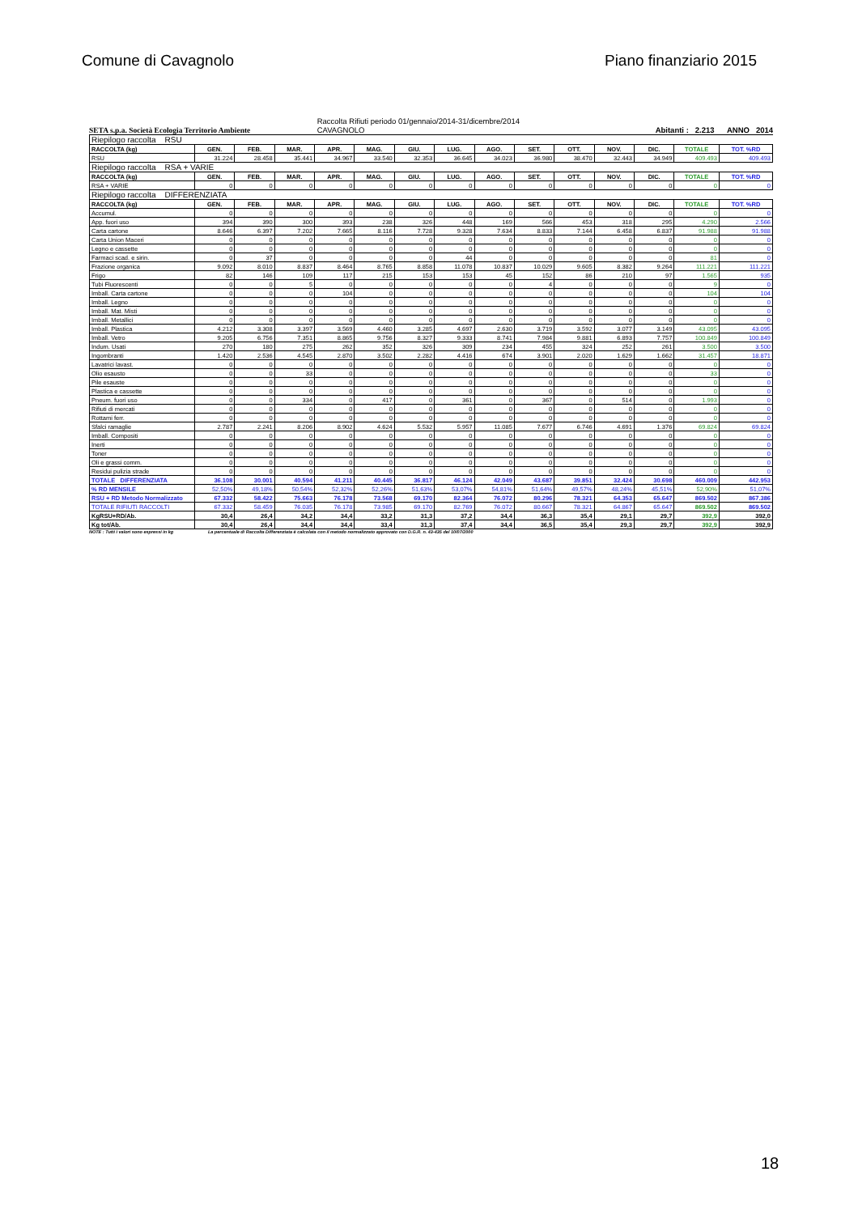Comune di Cavagnolo Piano finanziario 2015
SETA s.p.a. Società Ecologia Territorio Ambiente
Raccolta Rifiuti periodo 01/gennaio/2014-31/dicembre/2014
CAVAGNOLO
Abitanti : 2.213 ANNO 2014
| Riepilogo raccolta RSU | | | | | | | | | | | | | | |
| RACCOLTA (kg) | GEN. | FEB. | MAR. | APR. | MAG. | GIU. | LUG. | AGO. | SET. | OTT. | NOV. | DIC. | TOTALE | TOT. %RD |
| RSU | 31.224 | 28.458 | 35.441 | 34.967 | 33.540 | 32.353 | 36.645 | 34.023 | 36.980 | 38.470 | 32.443 | 34.949 | 409.493 | 409.493 |
| Riepilogo raccolta RSA + VARIE | | | | | | | | | | | | | | |
| RACCOLTA (kg) | GEN. | FEB. | MAR. | APR. | MAG. | GIU. | LUG. | AGO. | SET. | OTT. | NOV. | DIC. | TOTALE | TOT. %RD |
| RSA + VARIE | 0 | 0 | 0 | 0 | 0 | 0 | 0 | 0 | 0 | 0 | 0 | 0 | 0 | 0 |
| Riepilogo raccolta DIFFERENZIATA | | | | | | | | | | | | | | |
| RACCOLTA (kg) | GEN. | FEB. | MAR. | APR. | MAG. | GIU. | LUG. | AGO. | SET. | OTT. | NOV. | DIC. | TOTALE | TOT. %RD |
| Accumul. | 0 | 0 | 0 | 0 | 0 | 0 | 0 | 0 | 0 | 0 | 0 | 0 | 0 | 0 |
| App. fuori uso | 394 | 390 | 300 | 393 | 238 | 326 | 448 | 169 | 566 | 453 | 318 | 295 | 4.290 | 2.566 |
| Carta cartone | 8.646 | 6.397 | 7.202 | 7.665 | 8.116 | 7.728 | 9.328 | 7.634 | 8.833 | 7.144 | 6.458 | 6.837 | 91.988 | 91.988 |
| Carta Union Maceri | 0 | 0 | 0 | 0 | 0 | 0 | 0 | 0 | 0 | 0 | 0 | 0 | 0 | 0 |
| Legno e cassette | 0 | 0 | 0 | 0 | 0 | 0 | 0 | 0 | 0 | 0 | 0 | 0 | 0 | 0 |
| Farmaci scad. e sirin. | 0 | 37 | 0 | 0 | 0 | 0 | 44 | 0 | 0 | 0 | 0 | 0 | 81 | 0 |
| Frazione organica | 9.092 | 8.010 | 8.837 | 8.464 | 8.765 | 8.858 | 11.078 | 10.837 | 10.029 | 9.605 | 8.382 | 9.264 | 111.221 | 111.221 |
| Frigo | 82 | 146 | 109 | 117 | 215 | 153 | 153 | 45 | 152 | 86 | 210 | 97 | 1.565 | 935 |
| Tubi Fluorescenti | 0 | 0 | 5 | 0 | 0 | 0 | 0 | 0 | 4 | 0 | 0 | 0 | 9 | 0 |
| Imball. Carta cartone | 0 | 0 | 0 | 104 | 0 | 0 | 0 | 0 | 0 | 0 | 0 | 0 | 104 | 104 |
| Imball. Legno | 0 | 0 | 0 | 0 | 0 | 0 | 0 | 0 | 0 | 0 | 0 | 0 | 0 | 0 |
| Imball. Mat. Misti | 0 | 0 | 0 | 0 | 0 | 0 | 0 | 0 | 0 | 0 | 0 | 0 | 0 | 0 |
| Imball. Metallici | 0 | 0 | 0 | 0 | 0 | 0 | 0 | 0 | 0 | 0 | 0 | 0 | 0 | 0 |
| Imball. Plastica | 4.212 | 3.308 | 3.397 | 3.569 | 4.460 | 3.285 | 4.697 | 2.630 | 3.719 | 3.592 | 3.077 | 3.149 | 43.095 | 43.095 |
| Imball. Vetro | 9.205 | 6.756 | 7.351 | 8.865 | 9.756 | 8.327 | 9.333 | 8.741 | 7.984 | 9.881 | 6.893 | 7.757 | 100.849 | 100.849 |
| Indum. Usati | 270 | 180 | 275 | 262 | 352 | 326 | 309 | 234 | 455 | 324 | 252 | 261 | 3.500 | 3.500 |
| Ingombranti | 1.420 | 2.536 | 4.545 | 2.870 | 3.502 | 2.282 | 4.416 | 674 | 3.901 | 2.020 | 1.629 | 1.662 | 31.457 | 18.871 |
| Lavatrici lavast. | 0 | 0 | 0 | 0 | 0 | 0 | 0 | 0 | 0 | 0 | 0 | 0 | 0 | 0 |
| Olio esausto | 0 | 0 | 33 | 0 | 0 | 0 | 0 | 0 | 0 | 0 | 0 | 0 | 33 | 0 |
| Pile esauste | 0 | 0 | 0 | 0 | 0 | 0 | 0 | 0 | 0 | 0 | 0 | 0 | 0 | 0 |
| Plastica e cassette | 0 | 0 | 0 | 0 | 0 | 0 | 0 | 0 | 0 | 0 | 0 | 0 | 0 | 0 |
| Pneum. fuori uso | 0 | 0 | 334 | 0 | 417 | 0 | 361 | 0 | 367 | 0 | 514 | 0 | 1.993 | 0 |
| Rifiuti di mercati | 0 | 0 | 0 | 0 | 0 | 0 | 0 | 0 | 0 | 0 | 0 | 0 | 0 | 0 |
| Rottami ferr. | 0 | 0 | 0 | 0 | 0 | 0 | 0 | 0 | 0 | 0 | 0 | 0 | 0 | 0 |
| Sfalci ramaglie | 2.787 | 2.241 | 8.206 | 8.902 | 4.624 | 5.532 | 5.957 | 11.085 | 7.677 | 6.746 | 4.691 | 1.376 | 69.824 | 69.824 |
| Imball. Compositi | 0 | 0 | 0 | 0 | 0 | 0 | 0 | 0 | 0 | 0 | 0 | 0 | 0 | 0 |
| Inerti | 0 | 0 | 0 | 0 | 0 | 0 | 0 | 0 | 0 | 0 | 0 | 0 | 0 | 0 |
| Toner | 0 | 0 | 0 | 0 | 0 | 0 | 0 | 0 | 0 | 0 | 0 | 0 | 0 | 0 |
| Oli e grassi comm. | 0 | 0 | 0 | 0 | 0 | 0 | 0 | 0 | 0 | 0 | 0 | 0 | 0 | 0 |
| Residui pulizia strade | 0 | 0 | 0 | 0 | 0 | 0 | 0 | 0 | 0 | 0 | 0 | 0 | 0 | 0 |
| TOTALE DIFFERENZIATA | 36.108 | 30.001 | 40.594 | 41.211 | 40.445 | 36.817 | 46.124 | 42.049 | 43.687 | 39.851 | 32.424 | 30.698 | 460.009 | 442.953 |
| % RD MENSILE | 52,50% | 49,18% | 50,54% | 52,32% | 52,26% | 51,63% | 53,07% | 54,81% | 51,64% | 49,57% | 48,24% | 45,51% | 52,90% | 51,07% |
| RSU + RD Metodo Normalizzato | 67.332 | 58.422 | 75.663 | 76.178 | 73.568 | 69.170 | 82.364 | 76.072 | 80.296 | 78.321 | 64.353 | 65.647 | 869.502 | 867.386 |
| TOTALE RIFIUTI RACCOLTI | 67.332 | 58.459 | 76.035 | 76.178 | 73.985 | 69.170 | 82.769 | 76.072 | 80.667 | 78.321 | 64.867 | 65.647 | 869.502 | 869.502 |
| KgRSU+RD/Ab. | 30,4 | 26,4 | 34,2 | 34,4 | 33,2 | 31,3 | 37,2 | 34,4 | 36,3 | 35,4 | 29,1 | 29,7 | 392,9 | 392,0 |
| Kg tot/Ab. | 30,4 | 26,4 | 34,4 | 34,4 | 33,4 | 31,3 | 37,4 | 34,4 | 36,5 | 35,4 | 29,3 | 29,7 | 392,9 | 392,9 |
NOTE : Tutti i valori sono espressi in kg La percentuale di Raccolta Differenziata è calcolata con il metodo normalizzato approvato con D.G.R. n. 43-435 del 10/07/2000
18